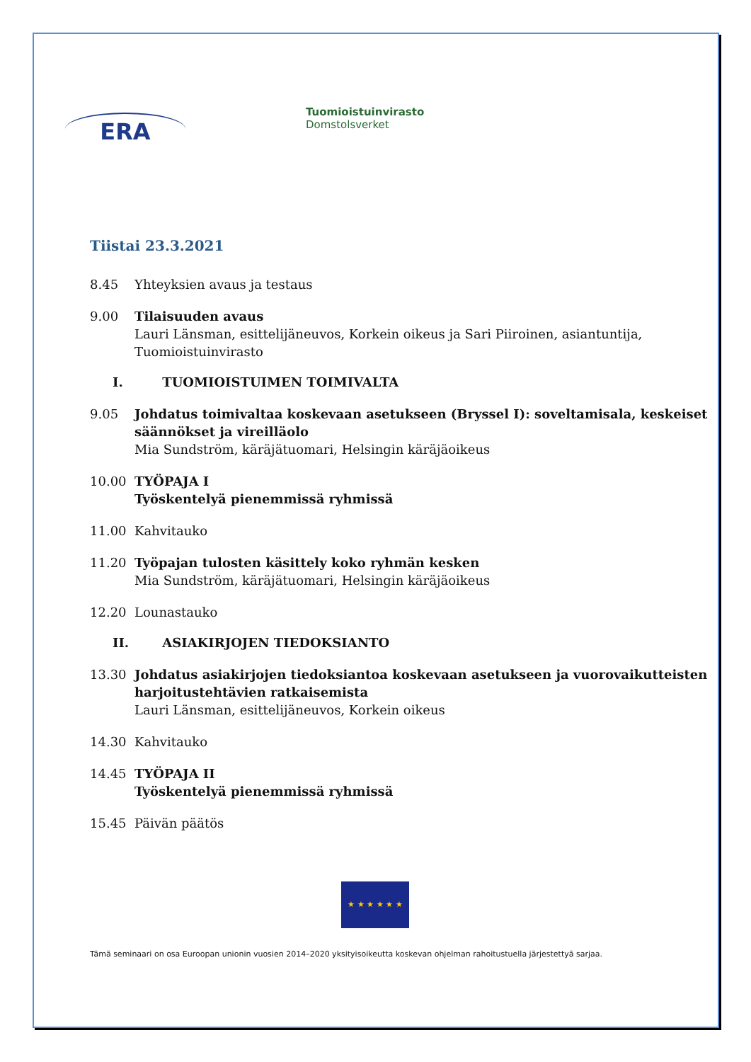ERA
Tuomioistuinvirasto
Domstolsverket
Tiistai 23.3.2021
8.45 Yhteyksien avaus ja testaus
9.00 Tilaisuuden avaus
Lauri Länsman, esittelijäneuvos, Korkein oikeus ja Sari Piiroinen, asiantuntija, Tuomioistuinvirasto
I. TUOMIOISTUIMEN TOIMIVALTA
9.05 Johdatus toimivaltaa koskevaan asetukseen (Bryssel I): soveltamisala, keskeiset säännökset ja vireilläolo
Mia Sundström, käräjätuomari, Helsingin käräjäoikeus
10.00 TYÖPAJA I
Työskentelyä pienemmissä ryhmissä
11.00 Kahvitauko
11.20 Työpajan tulosten käsittely koko ryhmän kesken
Mia Sundström, käräjätuomari, Helsingin käräjäoikeus
12.20 Lounastauko
II. ASIAKIRJOJEN TIEDOKSIANTO
13.30 Johdatus asiakirjojen tiedoksiantoa koskevaan asetukseen ja vuorovaikutteisten harjoitustehtävien ratkaisemista
Lauri Länsman, esittelijäneuvos, Korkein oikeus
14.30 Kahvitauko
14.45 TYÖPAJA II
Työskentelyä pienemmissä ryhmissä
15.45 Päivän päätös
★ ★ ★ ★ ★ ★
Tämä seminaari on osa Euroopan unionin vuosien 2014–2020 yksityisoikeutta koskevan ohjelman rahoitustuella järjestettyä sarjaa.